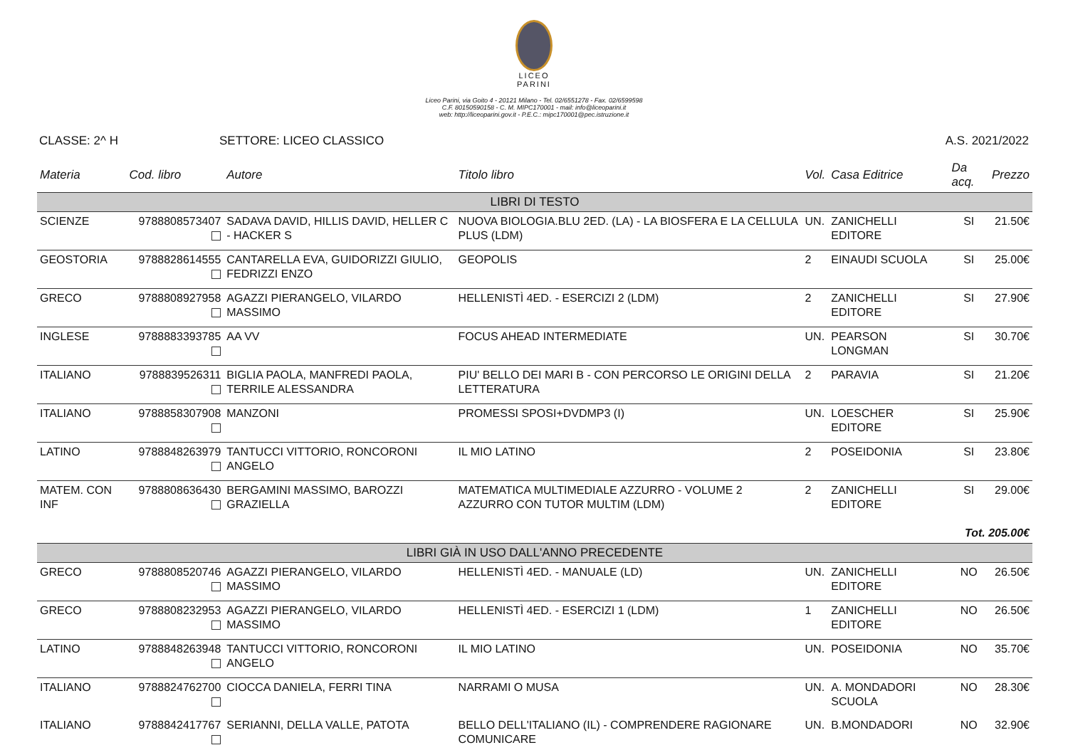LICEO
PARINI
Liceo Parini, via Goito 4 - 20121 Milano - Tel. 02/6551278 - Fax. 02/6599598
C.F. 80150590158 - C. M. MIPC170001 - mail: info@liceoparini.it
web: http://liceoparini.gov.it - P.E.C.: mipc170001@pec.istruzione.it
CLASSE: 2^ H SETTORE: LICEO CLASSICO A.S. 2021/2022
| Materia | Cod. libro | Autore | Titolo libro | Vol. | Casa Editrice | Da acq. | Prezzo |
| --- | --- | --- | --- | --- | --- | --- | --- |
| LIBRI DI TESTO | | | | | | | |
| SCIENZE | 9788808573407 | SADAVA DAVID, HILLIS DAVID, HELLER C - HACKER S | NUOVA BIOLOGIA.BLU 2ED. (LA) - LA BIOSFERA E LA CELLULA PLUS (LDM) | UN. | ZANICHELLI EDITORE | SI | 21.50€ |
| GEOSTORIA | 9788828614555 | CANTARELLA EVA, GUIDORIZZI GIULIO, FEDRIZZI ENZO | GEOPOLIS | 2 | EINAUDI SCUOLA | SI | 25.00€ |
| GRECO | 9788808927958 | AGAZZI PIERANGELO, VILARDO MASSIMO | HELLENISTÌ 4ED. - ESERCIZI 2 (LDM) | 2 | ZANICHELLI EDITORE | SI | 27.90€ |
| INGLESE | 9788883393785 | AA VV | FOCUS AHEAD INTERMEDIATE | UN. | PEARSON LONGMAN | SI | 30.70€ |
| ITALIANO | 9788839526311 | BIGLIA PAOLA, MANFREDI PAOLA, TERRILE ALESSANDRA | PIU' BELLO DEI MARI B - CON PERCORSO LE ORIGINI DELLA LETTERATURA | 2 | PARAVIA | SI | 21.20€ |
| ITALIANO | 9788858307908 | MANZONI | PROMESSI SPOSI+DVDMP3 (I) | UN. | LOESCHER EDITORE | SI | 25.90€ |
| LATINO | 9788848263979 | TANTUCCI VITTORIO, RONCORONI ANGELO | IL MIO LATINO | 2 | POSEIDONIA | SI | 23.80€ |
| MATEM. CON INF | 9788808636430 | BERGAMINI MASSIMO, BAROZZI GRAZIELLA | MATEMATICA MULTIMEDIALE AZZURRO - VOLUME 2 AZZURRO CON TUTOR MULTIM (LDM) | 2 | ZANICHELLI EDITORE | SI | 29.00€ |
| Tot. 205.00€ | | | | | | | |
| LIBRI GIÀ IN USO DALL'ANNO PRECEDENTE | | | | | | | |
| GRECO | 9788808520746 | AGAZZI PIERANGELO, VILARDO MASSIMO | HELLENISTÌ 4ED. - MANUALE (LD) | UN. | ZANICHELLI EDITORE | NO | 26.50€ |
| GRECO | 9788808232953 | AGAZZI PIERANGELO, VILARDO MASSIMO | HELLENISTÌ 4ED. - ESERCIZI 1 (LDM) | 1 | ZANICHELLI EDITORE | NO | 26.50€ |
| LATINO | 9788848263948 | TANTUCCI VITTORIO, RONCORONI ANGELO | IL MIO LATINO | UN. | POSEIDONIA | NO | 35.70€ |
| ITALIANO | 9788824762700 | CIOCCA DANIELA, FERRI TINA | NARRAMI O MUSA | UN. | A. MONDADORI SCUOLA | NO | 28.30€ |
| ITALIANO | 9788842417767 | SERIANNI, DELLA VALLE, PATOTA | BELLO DELL'ITALIANO (IL) - COMPRENDERE RAGIONARE COMUNICARE | UN. | B.MONDADORI | NO | 32.90€ |